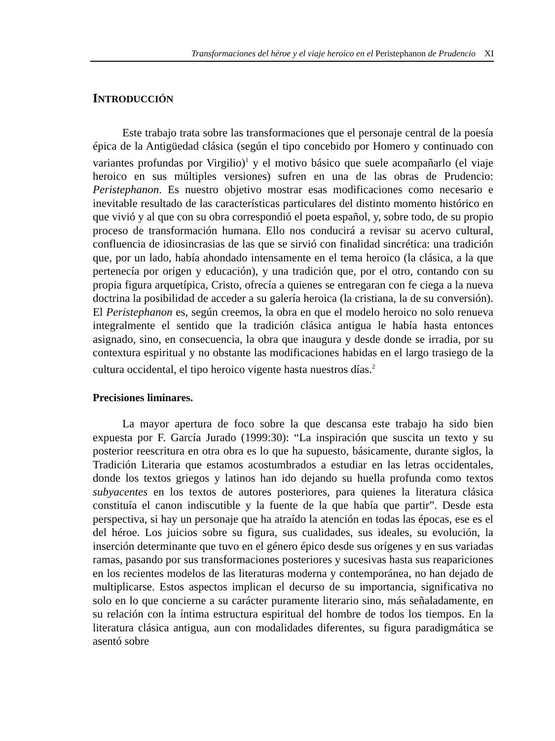Transformaciones del héroe y el viaje heroico en el Peristephanon de Prudencio XI
INTRODUCCIÓN
Este trabajo trata sobre las transformaciones que el personaje central de la poesía épica de la Antigüedad clásica (según el tipo concebido por Homero y continuado con variantes profundas por Virgilio)<sup>1</sup> y el motivo básico que suele acompañarlo (el viaje heroico en sus múltiples versiones) sufren en una de las obras de Prudencio: Peristephanon. Es nuestro objetivo mostrar esas modificaciones como necesario e inevitable resultado de las características particulares del distinto momento histórico en que vivió y al que con su obra correspondió el poeta español, y, sobre todo, de su propio proceso de transformación humana. Ello nos conducirá a revisar su acervo cultural, confluencia de idiosincrasias de las que se sirvió con finalidad sincrética: una tradición que, por un lado, había ahondado intensamente en el tema heroico (la clásica, a la que pertenecía por origen y educación), y una tradición que, por el otro, contando con su propia figura arquetípica, Cristo, ofrecía a quienes se entregaran con fe ciega a la nueva doctrina la posibilidad de acceder a su galería heroica (la cristiana, la de su conversión). El Peristephanon es, según creemos, la obra en que el modelo heroico no solo renueva integralmente el sentido que la tradición clásica antigua le había hasta entonces asignado, sino, en consecuencia, la obra que inaugura y desde donde se irradia, por su contextura espiritual y no obstante las modificaciones habidas en el largo trasiego de la cultura occidental, el tipo heroico vigente hasta nuestros días.<sup>2</sup>
Precisiones liminares.
La mayor apertura de foco sobre la que descansa este trabajo ha sido bien expuesta por F. García Jurado (1999:30): “La inspiración que suscita un texto y su posterior reescritura en otra obra es lo que ha supuesto, básicamente, durante siglos, la Tradición Literaria que estamos acostumbrados a estudiar en las letras occidentales, donde los textos griegos y latinos han ido dejando su huella profunda como textos subyacentes en los textos de autores posteriores, para quienes la literatura clásica constituía el canon indiscutible y la fuente de la que había que partir”. Desde esta perspectiva, si hay un personaje que ha atraído la atención en todas las épocas, ese es el del héroe. Los juicios sobre su figura, sus cualidades, sus ideales, su evolución, la inserción determinante que tuvo en el género épico desde sus orígenes y en sus variadas ramas, pasando por sus transformaciones posteriores y sucesivas hasta sus reapariciones en los recientes modelos de las literaturas moderna y contemporánea, no han dejado de multiplicarse. Estos aspectos implican el decurso de su importancia, significativa no solo en lo que concierne a su carácter puramente literario sino, más señaladamente, en su relación con la íntima estructura espiritual del hombre de todos los tiempos. En la literatura clásica antigua, aun con modalidades diferentes, su figura paradigmática se asentó sobre